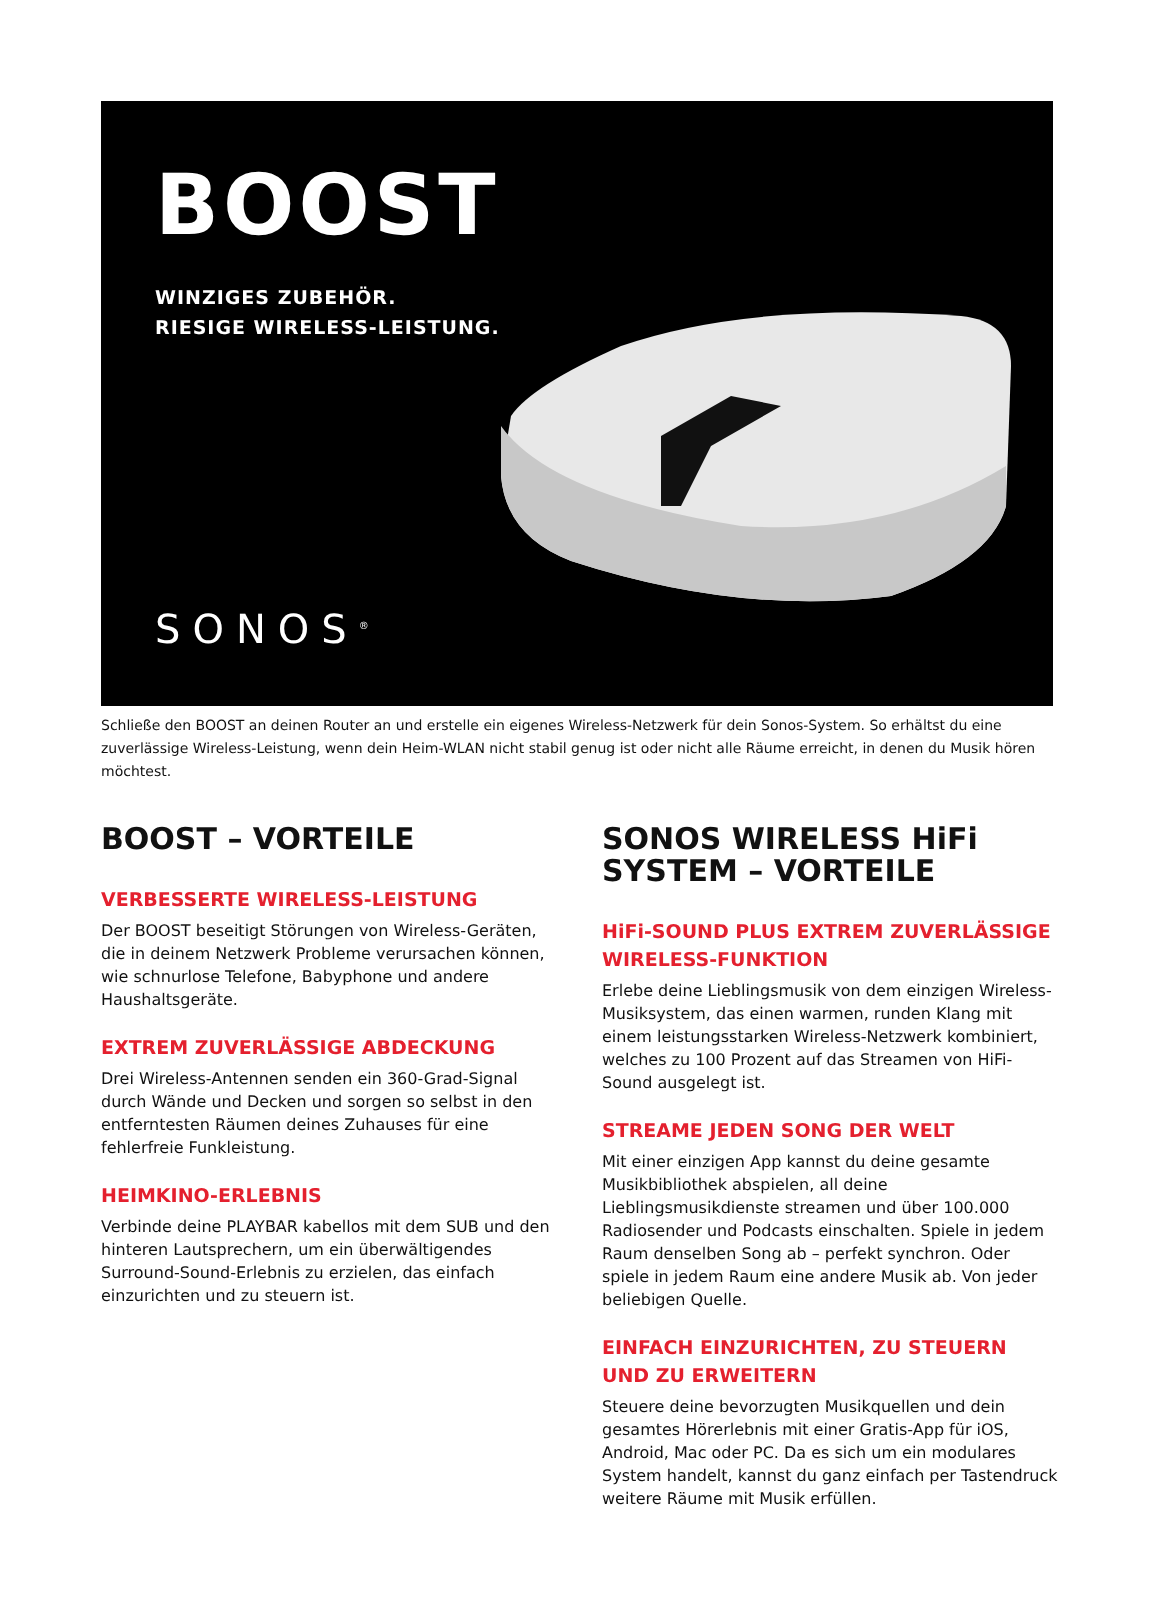BOOST
WINZIGES ZUBEHÖR.
RIESIGE WIRELESS-LEISTUNG.
SONOS<sup>®</sup>
Schließe den BOOST an deinen Router an und erstelle ein eigenes Wireless-Netzwerk für dein Sonos-System. So erhältst du eine zuverlässige Wireless-Leistung, wenn dein Heim-WLAN nicht stabil genug ist oder nicht alle Räume erreicht, in denen du Musik hören möchtest.
BOOST – VORTEILE
VERBESSERTE WIRELESS-LEISTUNG
Der BOOST beseitigt Störungen von Wireless-Geräten, die in deinem Netzwerk Probleme verursachen können, wie schnurlose Telefone, Babyphone und andere Haushaltsgeräte.
EXTREM ZUVERLÄSSIGE ABDECKUNG
Drei Wireless-Antennen senden ein 360-Grad-Signal durch Wände und Decken und sorgen so selbst in den entferntesten Räumen deines Zuhauses für eine fehlerfreie Funkleistung.
HEIMKINO-ERLEBNIS
Verbinde deine PLAYBAR kabellos mit dem SUB und den hinteren Lautsprechern, um ein überwältigendes Surround-Sound-Erlebnis zu erzielen, das einfach einzurichten und zu steuern ist.
SONOS WIRELESS HiFi SYSTEM – VORTEILE
HiFi-SOUND PLUS EXTREM ZUVERLÄSSIGE WIRELESS-FUNKTION
Erlebe deine Lieblingsmusik von dem einzigen Wireless-Musiksystem, das einen warmen, runden Klang mit einem leistungsstarken Wireless-Netzwerk kombiniert, welches zu 100 Prozent auf das Streamen von HiFi-Sound ausgelegt ist.
STREAME JEDEN SONG DER WELT
Mit einer einzigen App kannst du deine gesamte Musikbibliothek abspielen, all deine Lieblingsmusikdienste streamen und über 100.000 Radiosender und Podcasts einschalten. Spiele in jedem Raum denselben Song ab – perfekt synchron. Oder spiele in jedem Raum eine andere Musik ab. Von jeder beliebigen Quelle.
EINFACH EINZURICHTEN, ZU STEUERN UND ZU ERWEITERN
Steuere deine bevorzugten Musikquellen und dein gesamtes Hörerlebnis mit einer Gratis-App für iOS, Android, Mac oder PC. Da es sich um ein modulares System handelt, kannst du ganz einfach per Tastendruck weitere Räume mit Musik erfüllen.